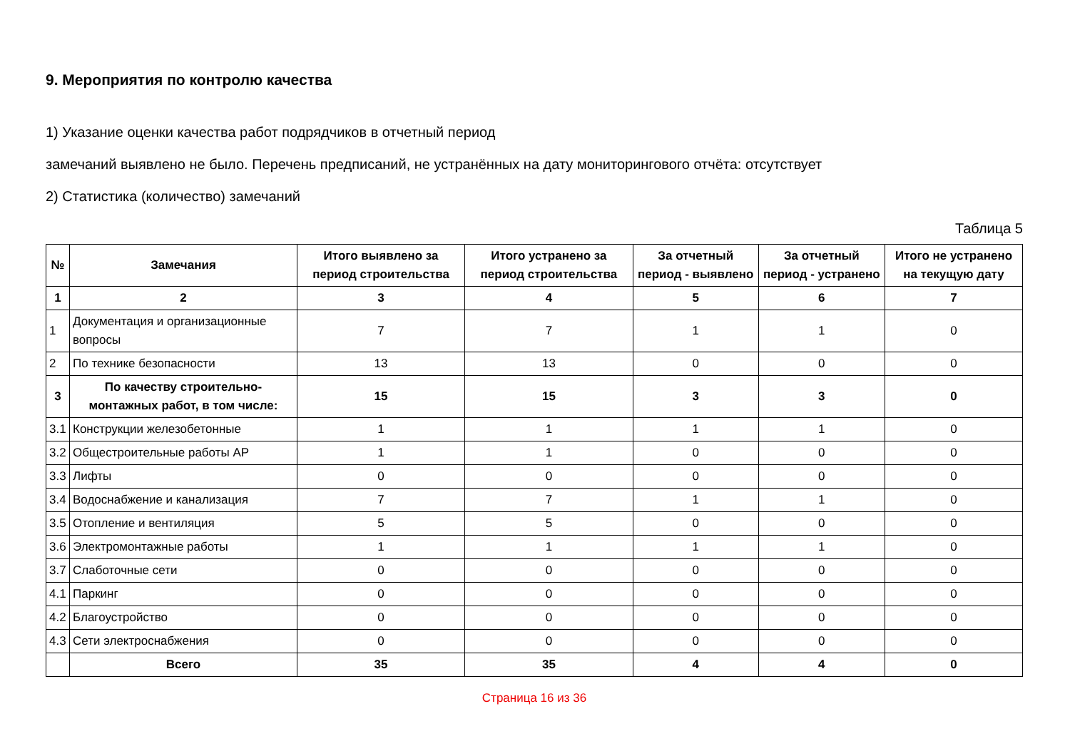9. Мероприятия по контролю качества
1) Указание оценки качества работ подрядчиков в отчетный период
замечаний выявлено не было. Перечень предписаний, не устранённых на дату мониторингового отчёта: отсутствует
2) Статистика (количество) замечаний
Таблица 5
| № | Замечания | Итого выявлено за период строительства | Итого устранено за период строительства | За отчетный период - выявлено | За отчетный период - устранено | Итого не устранено на текущую дату |
| --- | --- | --- | --- | --- | --- | --- |
| 1 | 2 | 3 | 4 | 5 | 6 | 7 |
| 1 | Документация и организационные вопросы | 7 | 7 | 1 | 1 | 0 |
| 2 | По технике безопасности | 13 | 13 | 0 | 0 | 0 |
| 3 | По качеству строительно-монтажных работ, в том числе: | 15 | 15 | 3 | 3 | 0 |
| 3.1 | Конструкции железобетонные | 1 | 1 | 1 | 1 | 0 |
| 3.2 | Общестроительные работы АР | 1 | 1 | 0 | 0 | 0 |
| 3.3 | Лифты | 0 | 0 | 0 | 0 | 0 |
| 3.4 | Водоснабжение и канализация | 7 | 7 | 1 | 1 | 0 |
| 3.5 | Отопление и вентиляция | 5 | 5 | 0 | 0 | 0 |
| 3.6 | Электромонтажные работы | 1 | 1 | 1 | 1 | 0 |
| 3.7 | Слаботочные сети | 0 | 0 | 0 | 0 | 0 |
| 4.1 | Паркинг | 0 | 0 | 0 | 0 | 0 |
| 4.2 | Благоустройство | 0 | 0 | 0 | 0 | 0 |
| 4.3 | Сети электроснабжения | 0 | 0 | 0 | 0 | 0 |
| | Всего | 35 | 35 | 4 | 4 | 0 |
Страница 16 из 36